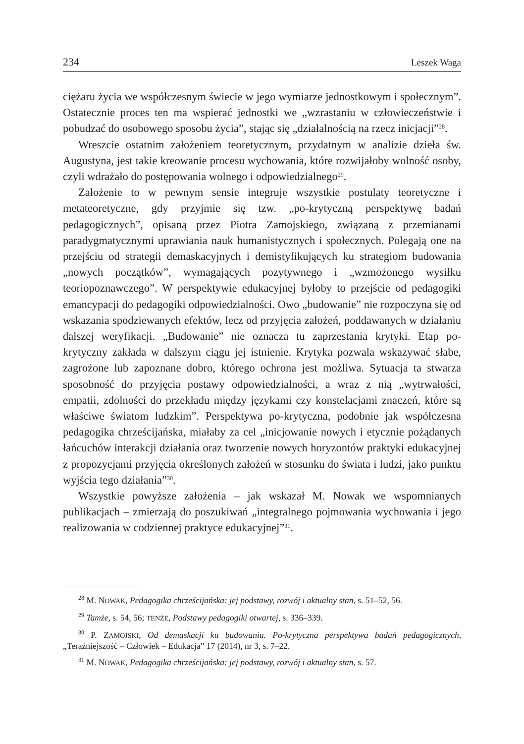234 Leszek Waga
ciężaru życia we współczesnym świecie w jego wymiarze jednostkowym i społecznym”. Ostatecznie proces ten ma wspierać jednostki we „wzrastaniu w człowieczeństwie i pobudzać do osobowego sposobu życia”, stając się „działalnością na rzecz inicjacji”<sup>28</sup>.
Wreszcie ostatnim założeniem teoretycznym, przydatnym w analizie dzieła św. Augustyna, jest takie kreowanie procesu wychowania, które rozwijałoby wolność osoby, czyli wdrażało do postępowania wolnego i odpowiedzialnego<sup>29</sup>.
Założenie to w pewnym sensie integruje wszystkie postulaty teoretyczne i metateoretyczne, gdy przyjmie się tzw. „po-krytyczną perspektywę badań pedagogicznych”, opisaną przez Piotra Zamojskiego, związaną z przemianami paradygmatycznymi uprawiania nauk humanistycznych i społecznych. Polegają one na przejściu od strategii demaskacyjnych i demistyfikujących ku strategiom budowania „nowych początków”, wymagających pozytywnego i „wzmożonego wysiłku teoriopoznawczego”. W perspektywie edukacyjnej byłoby to przejście od pedagogiki emancypacji do pedagogiki odpowiedzialności. Owo „budowanie” nie rozpoczyna się od wskazania spodziewanych efektów, lecz od przyjęcia założeń, poddawanych w działaniu dalszej weryfikacji. „Budowanie” nie oznacza tu zaprzestania krytyki. Etap po-krytyczny zakłada w dalszym ciągu jej istnienie. Krytyka pozwala wskazywać słabe, zagrożone lub zapoznane dobro, którego ochrona jest możliwa. Sytuacja ta stwarza sposobność do przyjęcia postawy odpowiedzialności, a wraz z nią „wytrwałości, empatii, zdolności do przekładu między językami czy konstelacjami znaczeń, które są właściwe światom ludzkim”. Perspektywa po-krytyczna, podobnie jak współczesna pedagogika chrześcijańska, miałaby za cel „inicjowanie nowych i etycznie pożądanych łańcuchów interakcji działania oraz tworzenie nowych horyzontów praktyki edukacyjnej z propozycjami przyjęcia określonych założeń w stosunku do świata i ludzi, jako punktu wyjścia tego działania”<sup>30</sup>.
Wszystkie powyższe założenia – jak wskazał M. Nowak we wspomnianych publikacjach – zmierzają do poszukiwań „integralnego pojmowania wychowania i jego realizowania w codziennej praktyce edukacyjnej”<sup>31</sup>.
<sup>28</sup> M. NOWAK, Pedagogika chrześcijańska: jej podstawy, rozwój i aktualny stan, s. 51–52, 56.
<sup>29</sup> Tamże, s. 54, 56; TENŻE, Podstawy pedagogiki otwartej, s. 336–339.
<sup>30</sup> P. ZAMOJSKI, Od demaskacji ku budowaniu. Po-krytyczna perspektywa badań pedagogicznych, „Teraźniejszość – Człowiek – Edukacja” 17 (2014), nr 3, s. 7–22.
<sup>31</sup> M. NOWAK, Pedagogika chrześcijańska: jej podstawy, rozwój i aktualny stan, s. 57.